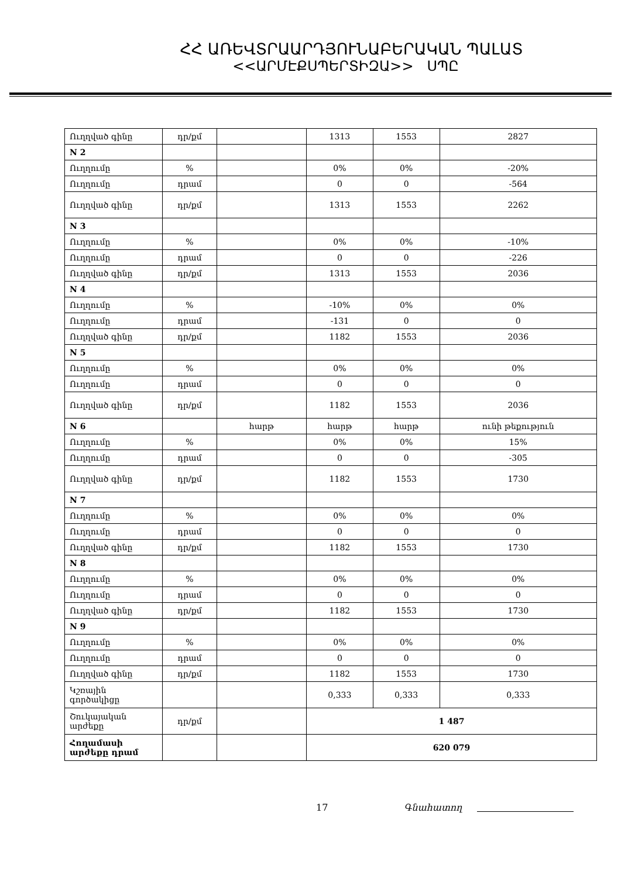ՀՀ ԱՌԵՎՏՐԱԱՐԴՅՈՒՆԱԲԵՐԱԿԱՆ ՊԱԼԱՏ
<<ԱՐՄԷՔՍՊԵՐՏԻԶԱ>> ՍՊԸ
| Ուղղված գինը | դր/քմ | | 1313 | 1553 | 2827 |
| N 2 | | | | | |
| Ուղղումը | % | | 0% | 0% | -20% |
| Ուղղումը | դրամ | | 0 | 0 | -564 |
| Ուղղված գինը | դր/քմ | | 1313 | 1553 | 2262 |
| N 3 | | | | | |
| Ուղղումը | % | | 0% | 0% | -10% |
| Ուղղումը | դրամ | | 0 | 0 | -226 |
| Ուղղված գինը | դր/քմ | | 1313 | 1553 | 2036 |
| N 4 | | | | | |
| Ուղղումը | % | | -10% | 0% | 0% |
| Ուղղումը | դրամ | | -131 | 0 | 0 |
| Ուղղված գինը | դր/քմ | | 1182 | 1553 | 2036 |
| N 5 | | | | | |
| Ուղղումը | % | | 0% | 0% | 0% |
| Ուղղումը | դրամ | | 0 | 0 | 0 |
| Ուղղված գինը | դր/քմ | | 1182 | 1553 | 2036 |
| N 6 | | հարթ | հարթ | հարթ | ունի թեքություն |
| Ուղղումը | % | | 0% | 0% | 15% |
| Ուղղումը | դրամ | | 0 | 0 | -305 |
| Ուղղված գինը | դր/քմ | | 1182 | 1553 | 1730 |
| N 7 | | | | | |
| Ուղղումը | % | | 0% | 0% | 0% |
| Ուղղումը | դրամ | | 0 | 0 | 0 |
| Ուղղված գինը | դր/քմ | | 1182 | 1553 | 1730 |
| N 8 | | | | | |
| Ուղղումը | % | | 0% | 0% | 0% |
| Ուղղումը | դրամ | | 0 | 0 | 0 |
| Ուղղված գինը | դր/քմ | | 1182 | 1553 | 1730 |
| N 9 | | | | | |
| Ուղղումը | % | | 0% | 0% | 0% |
| Ուղղումը | դրամ | | 0 | 0 | 0 |
| Ուղղված գինը | դր/քմ | | 1182 | 1553 | 1730 |
| Կշռային գործակիցը | | | 0,333 | 0,333 | 0,333 |
| Շուկայական արժեքը | դր/քմ | | 1 487 | | |
| Հողամասի արժեքը դրամ | | | 620 079 | | |
17 Գնահատող